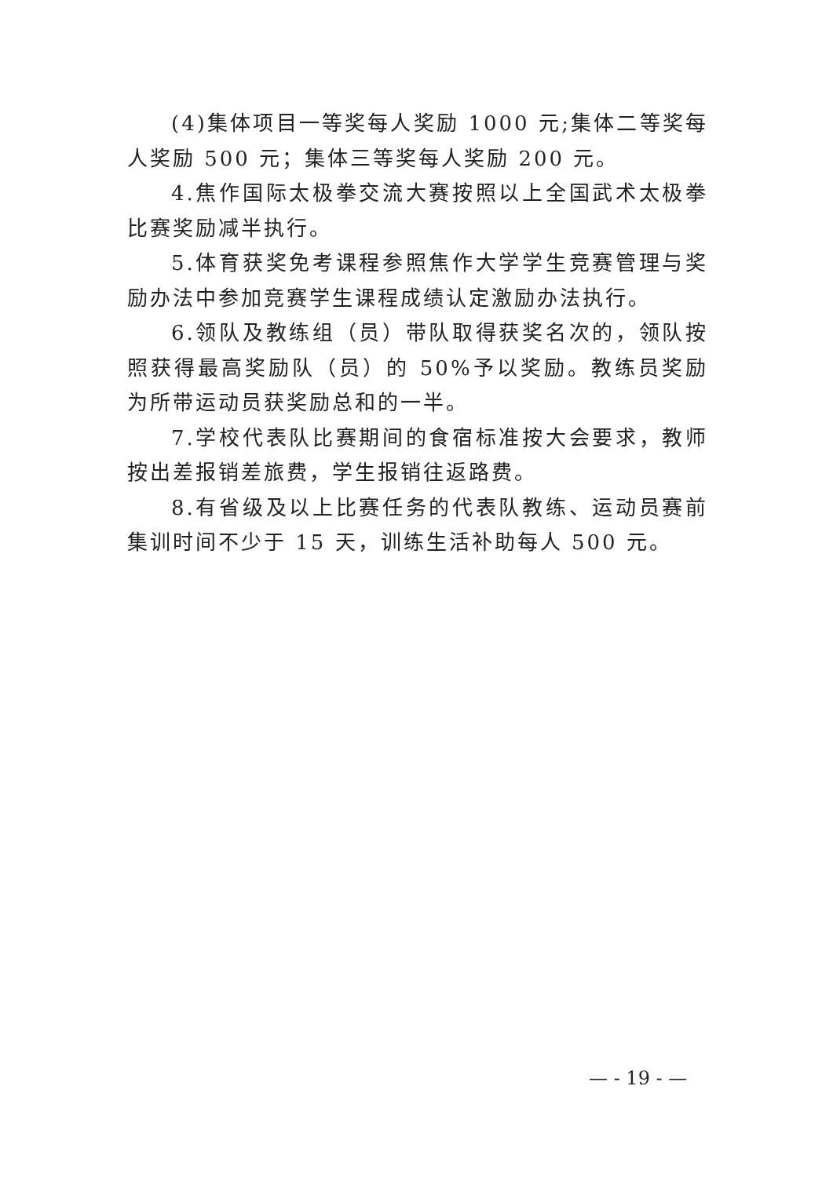(4)集体项目一等奖每人奖励 1000 元;集体二等奖每人奖励 500 元；集体三等奖每人奖励 200 元。
4.焦作国际太极拳交流大赛按照以上全国武术太极拳比赛奖励减半执行。
5.体育获奖免考课程参照焦作大学学生竞赛管理与奖励办法中参加竞赛学生课程成绩认定激励办法执行。
6.领队及教练组（员）带队取得获奖名次的，领队按照获得最高奖励队（员）的 50%予以奖励。教练员奖励为所带运动员获奖励总和的一半。
7.学校代表队比赛期间的食宿标准按大会要求，教师按出差报销差旅费，学生报销往返路费。
8.有省级及以上比赛任务的代表队教练、运动员赛前集训时间不少于 15 天，训练生活补助每人 500 元。
— - 19 - —